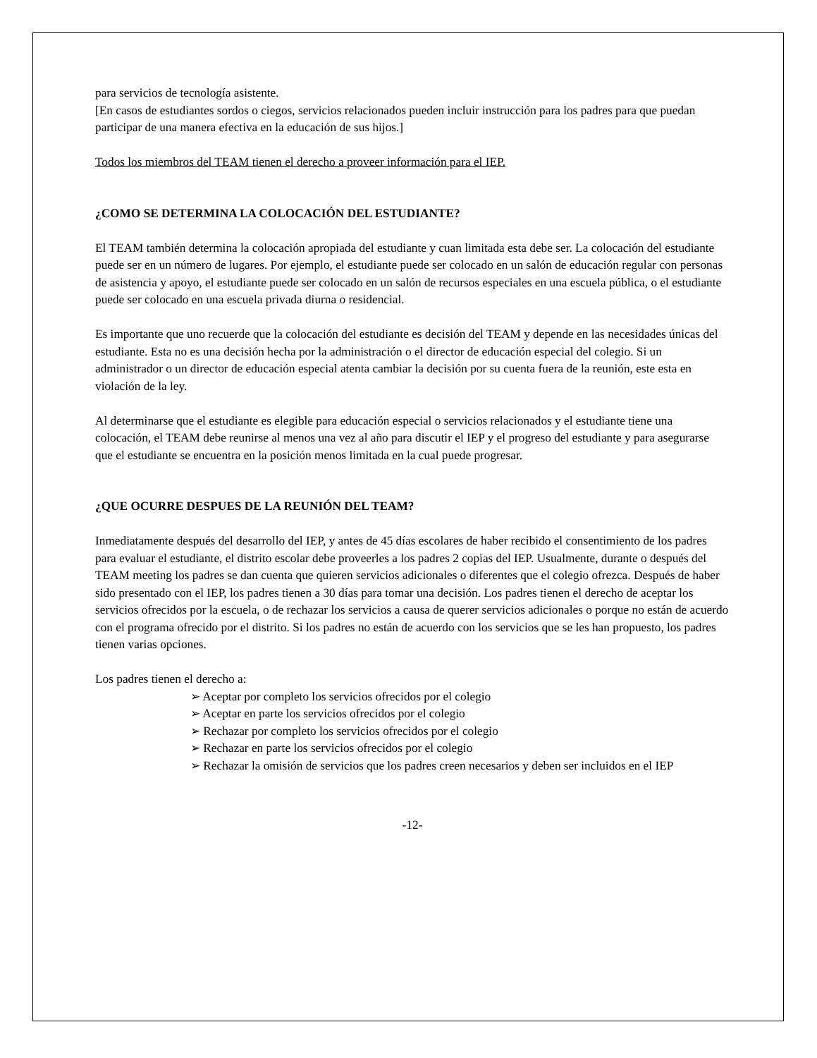para servicios de tecnología asistente.
[En casos de estudiantes sordos o ciegos, servicios relacionados pueden incluir instrucción para los padres para que puedan participar de una manera efectiva en la educación de sus hijos.]
Todos los miembros del TEAM tienen el derecho a proveer información para el IEP.
¿COMO SE DETERMINA LA COLOCACIÓN DEL ESTUDIANTE?
El TEAM también determina la colocación apropiada del estudiante y cuan limitada esta debe ser. La colocación del estudiante puede ser en un número de lugares. Por ejemplo, el estudiante puede ser colocado en un salón de educación regular con personas de asistencia y apoyo, el estudiante puede ser colocado en un salón de recursos especiales en una escuela pública, o el estudiante puede ser colocado en una escuela privada diurna o residencial.
Es importante que uno recuerde que la colocación del estudiante es decisión del TEAM y depende en las necesidades únicas del estudiante. Esta no es una decisión hecha por la administración o el director de educación especial del colegio. Si un administrador o un director de educación especial atenta cambiar la decisión por su cuenta fuera de la reunión, este esta en violación de la ley.
Al determinarse que el estudiante es elegible para educación especial o servicios relacionados y el estudiante tiene una colocación, el TEAM debe reunirse al menos una vez al año para discutir el IEP y el progreso del estudiante y para asegurarse que el estudiante se encuentra en la posición menos limitada en la cual puede progresar.
¿QUE OCURRE DESPUES DE LA REUNIÓN DEL TEAM?
Inmediatamente después del desarrollo del IEP, y antes de 45 días escolares de haber recibido el consentimiento de los padres para evaluar el estudiante, el distrito escolar debe proveerles a los padres 2 copias del IEP. Usualmente, durante o después del TEAM meeting los padres se dan cuenta que quieren servicios adicionales o diferentes que el colegio ofrezca. Después de haber sido presentado con el IEP, los padres tienen a 30 días para tomar una decisión. Los padres tienen el derecho de aceptar los servicios ofrecidos por la escuela, o de rechazar los servicios a causa de querer servicios adicionales o porque no están de acuerdo con el programa ofrecido por el distrito. Si los padres no están de acuerdo con los servicios que se les han propuesto, los padres tienen varias opciones.
Los padres tienen el derecho a:
➢ Aceptar por completo los servicios ofrecidos por el colegio
➢ Aceptar en parte los servicios ofrecidos por el colegio
➢ Rechazar por completo los servicios ofrecidos por el colegio
➢ Rechazar en parte los servicios ofrecidos por el colegio
➢ Rechazar la omisión de servicios que los padres creen necesarios y deben ser incluidos en el IEP
-12-